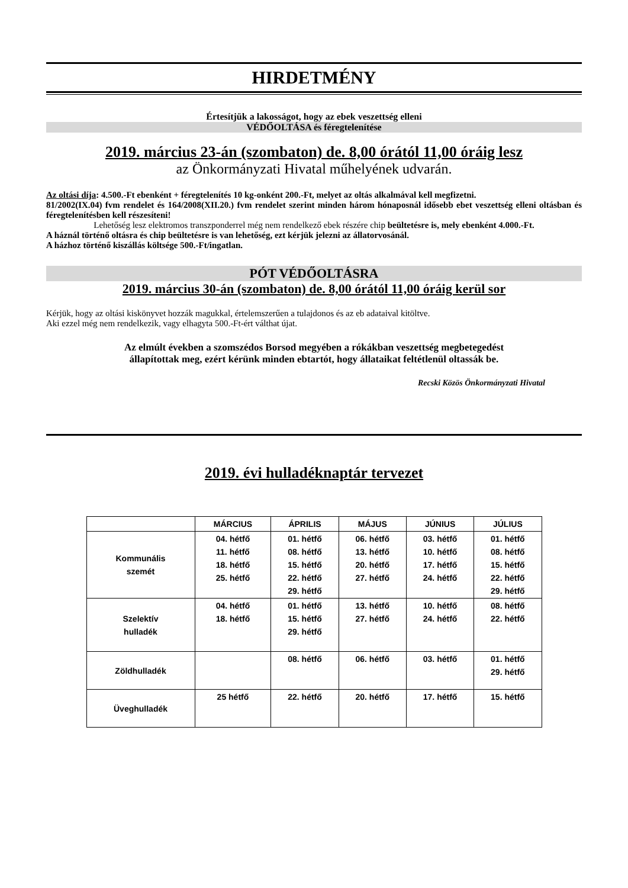HIRDETMÉNY
Értesítjük a lakosságot, hogy az ebek veszettség elleni
VÉDŐOLTÁSA és féregtelenítése
2019. március 23-án (szombaton) de. 8,00 órától 11,00 óráig lesz
az Önkormányzati Hivatal műhelyének udvarán.
Az oltási díja: 4.500.-Ft ebenként + féregtelenítés 10 kg-onként 200.-Ft, melyet az oltás alkalmával kell megfizetni.
81/2002(IX.04) fvm rendelet és 164/2008(XII.20.) fvm rendelet szerint minden három hónaposnál idősebb ebet veszettség elleni oltásban és féregtelenítésben kell részesíteni!
Lehetőség lesz elektromos transzponderrel még nem rendelkező ebek részére chip beültetésre is, mely ebenként 4.000.-Ft.
A háznál történő oltásra és chip beültetésre is van lehetőség, ezt kérjük jelezni az állatorvosánál.
A házhoz történő kiszállás költsége 500.-Ft/ingatlan.
PÓT VÉDŐOLTÁSRA
2019. március 30-án (szombaton) de. 8,00 órától 11,00 óráig kerül sor
Kérjük, hogy az oltási kiskönyvet hozzák magukkal, értelemszerűen a tulajdonos és az eb adataival kitöltve.
Aki ezzel még nem rendelkezik, vagy elhagyta 500.-Ft-ért válthat újat.
Az elmúlt években a szomszédos Borsod megyében a rókákban veszettség megbetegedést
állapítottak meg, ezért kérünk minden ebtartót, hogy állataikat feltétlenül oltassák be.
Recski Közös Önkormányzati Hivatal
2019. évi hulladéknaptár tervezet
| | MÁRCIUS | ÁPRILIS | MÁJUS | JÚNIUS | JÚLIUS |
| --- | --- | --- | --- | --- | --- |
| Kommunális szemét | 04. hétfő 11. hétfő 18. hétfő 25. hétfő | 01. hétfő 08. hétfő 15. hétfő 22. hétfő 29. hétfő | 06. hétfő 13. hétfő 20. hétfő 27. hétfő | 03. hétfő 10. hétfő 17. hétfő 24. hétfő | 01. hétfő 08. hétfő 15. hétfő 22. hétfő 29. hétfő |
| Szelektív hulladék | 04. hétfő 18. hétfő | 01. hétfő 15. hétfő 29. hétfő | 13. hétfő 27. hétfő | 10. hétfő 24. hétfő | 08. hétfő 22. hétfő |
| Zöldhulladék | | 08. hétfő | 06. hétfő | 03. hétfő | 01. hétfő 29. hétfő |
| Üveghulladék | 25 hétfő | 22. hétfő | 20. hétfő | 17. hétfő | 15. hétfő |